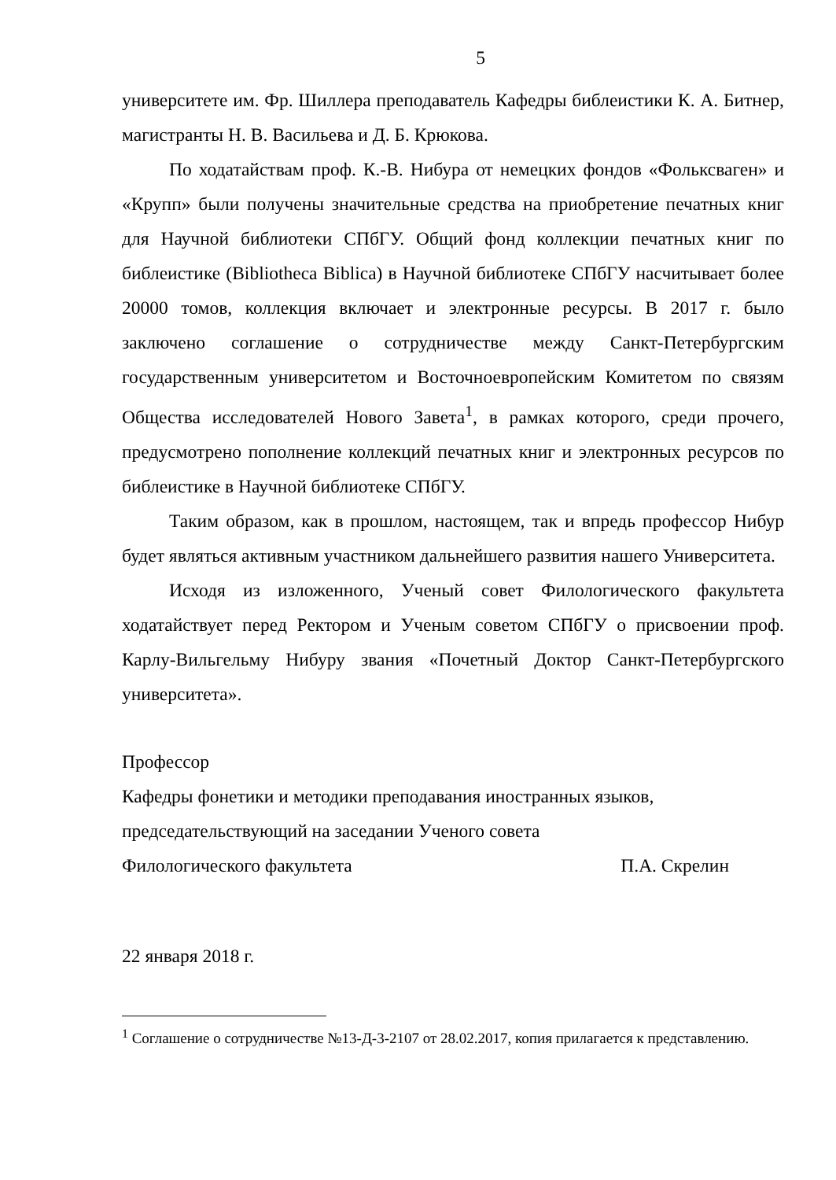5
университете им. Фр. Шиллера преподаватель Кафедры библеистики К. А. Битнер, магистранты Н. В. Васильева и Д. Б. Крюкова.
По ходатайствам проф. К.-В. Нибура от немецких фондов «Фольксваген» и «Крупп» были получены значительные средства на приобретение печатных книг для Научной библиотеки СПбГУ. Общий фонд коллекции печатных книг по библеистике (Bibliotheca Biblica) в Научной библиотеке СПбГУ насчитывает более 20000 томов, коллекция включает и электронные ресурсы. В 2017 г. было заключено соглашение о сотрудничестве между Санкт-Петербургским государственным университетом и Восточноевропейским Комитетом по связям Общества исследователей Нового Завета<sup>1</sup>, в рамках которого, среди прочего, предусмотрено пополнение коллекций печатных книг и электронных ресурсов по библеистике в Научной библиотеке СПбГУ.
Таким образом, как в прошлом, настоящем, так и впредь профессор Нибур будет являться активным участником дальнейшего развития нашего Университета.
Исходя из изложенного, Ученый совет Филологического факультета ходатайствует перед Ректором и Ученым советом СПбГУ о присвоении проф. Карлу-Вильгельму Нибуру звания «Почетный Доктор Санкт-Петербургского университета».
Профессор
Кафедры фонетики и методики преподавания иностранных языков,
председательствующий на заседании Ученого совета
Филологического факультета П.А. Скрелин
22 января 2018 г.
<sup>1</sup> Соглашение о сотрудничестве №13-Д-3-2107 от 28.02.2017, копия прилагается к представлению.